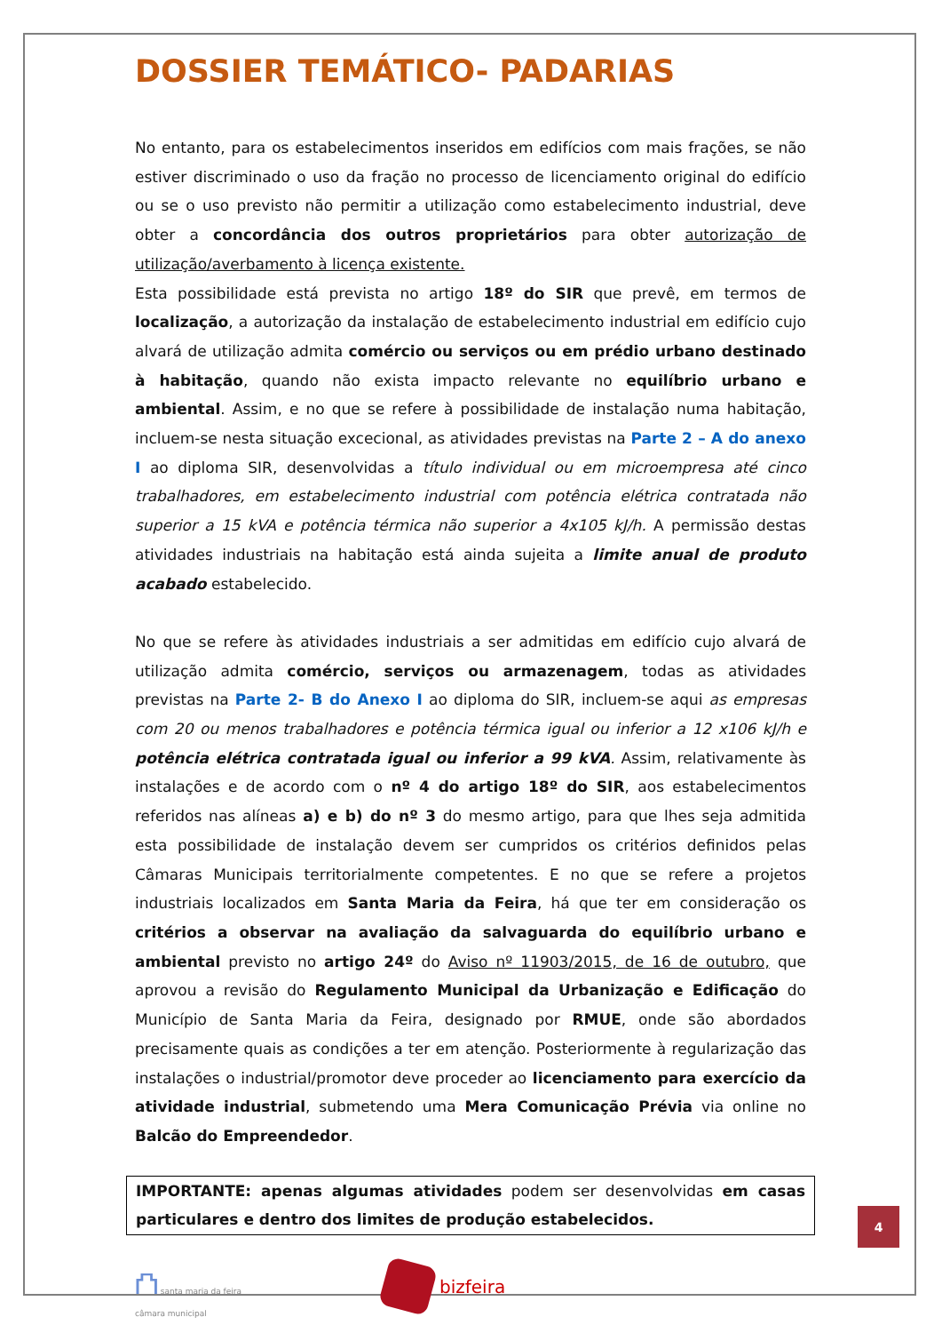DOSSIER TEMÁTICO- PADARIAS
No entanto, para os estabelecimentos inseridos em edifícios com mais frações, se não estiver discriminado o uso da fração no processo de licenciamento original do edifício ou se o uso previsto não permitir a utilização como estabelecimento industrial, deve obter a concordância dos outros proprietários para obter autorização de utilização/averbamento à licença existente.
Esta possibilidade está prevista no artigo 18º do SIR que prevê, em termos de localização, a autorização da instalação de estabelecimento industrial em edifício cujo alvará de utilização admita comércio ou serviços ou em prédio urbano destinado à habitação, quando não exista impacto relevante no equilíbrio urbano e ambiental. Assim, e no que se refere à possibilidade de instalação numa habitação, incluem-se nesta situação excecional, as atividades previstas na Parte 2 – A do anexo I ao diploma SIR, desenvolvidas a título individual ou em microempresa até cinco trabalhadores, em estabelecimento industrial com potência elétrica contratada não superior a 15 kVA e potência térmica não superior a 4x105 kJ/h. A permissão destas atividades industriais na habitação está ainda sujeita a limite anual de produto acabado estabelecido.
No que se refere às atividades industriais a ser admitidas em edifício cujo alvará de utilização admita comércio, serviços ou armazenagem, todas as atividades previstas na Parte 2- B do Anexo I ao diploma do SIR, incluem-se aqui as empresas com 20 ou menos trabalhadores e potência térmica igual ou inferior a 12 x106 kJ/h e potência elétrica contratada igual ou inferior a 99 kVA. Assim, relativamente às instalações e de acordo com o nº 4 do artigo 18º do SIR, aos estabelecimentos referidos nas alíneas a) e b) do nº 3 do mesmo artigo, para que lhes seja admitida esta possibilidade de instalação devem ser cumpridos os critérios definidos pelas Câmaras Municipais territorialmente competentes. E no que se refere a projetos industriais localizados em Santa Maria da Feira, há que ter em consideração os critérios a observar na avaliação da salvaguarda do equilíbrio urbano e ambiental previsto no artigo 24º do Aviso nº 11903/2015, de 16 de outubro, que aprovou a revisão do Regulamento Municipal da Urbanização e Edificação do Município de Santa Maria da Feira, designado por RMUE, onde são abordados precisamente quais as condições a ter em atenção. Posteriormente à regularização das instalações o industrial/promotor deve proceder ao licenciamento para exercício da atividade industrial, submetendo uma Mera Comunicação Prévia via online no Balcão do Empreendedor.
IMPORTANTE: apenas algumas atividades podem ser desenvolvidas em casas particulares e dentro dos limites de produção estabelecidos.
⛫ santa maria da feira
câmara municipal
bizfeira
4